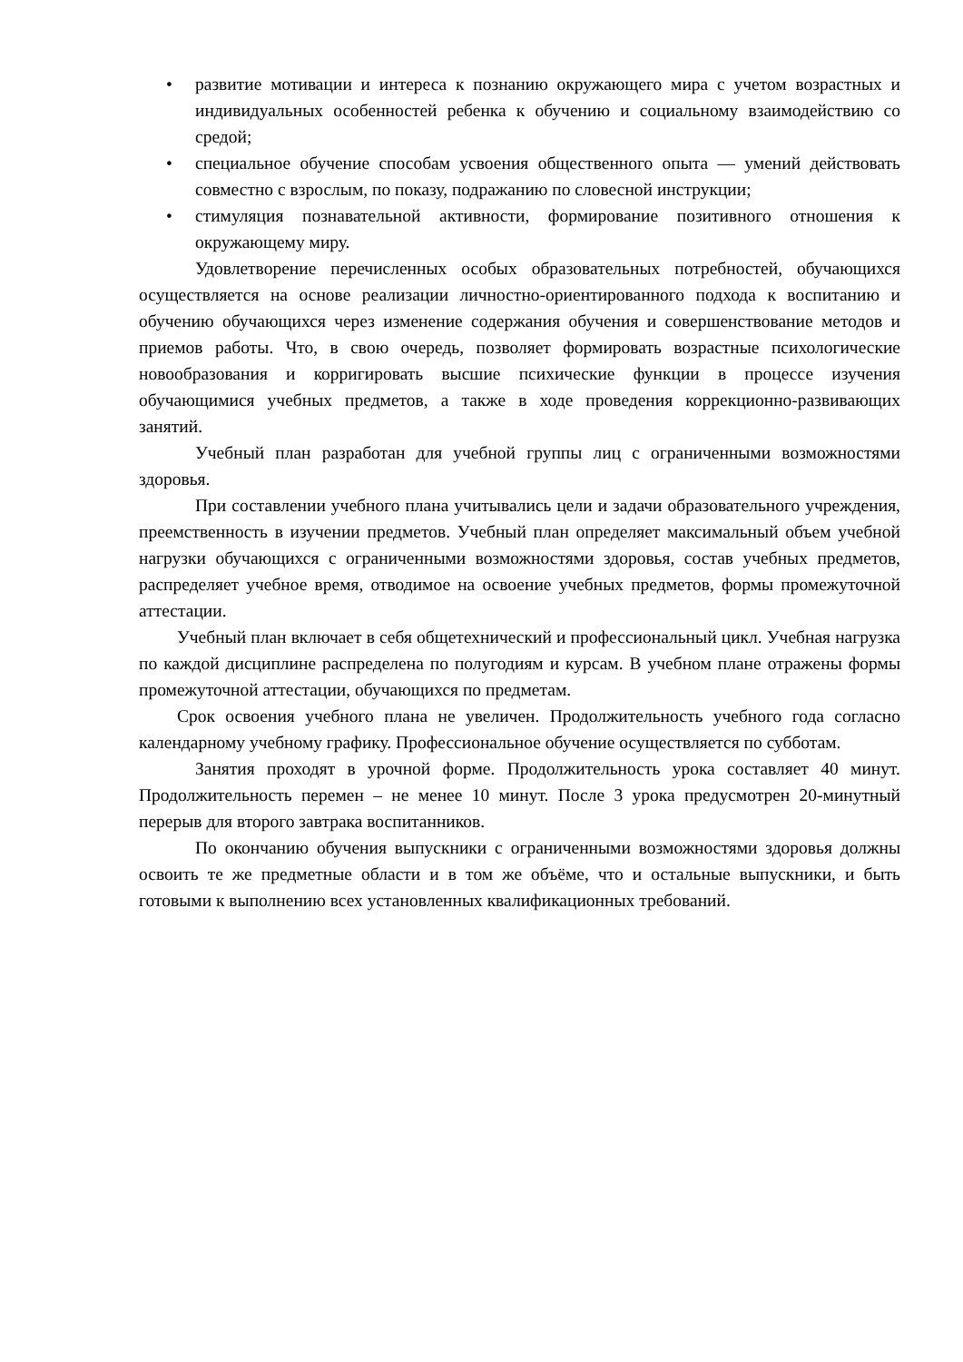• развитие мотивации и интереса к познанию окружающего мира с учетом возрастных и индивидуальных особенностей ребенка к обучению и социальному взаимодействию со средой;
• специальное обучение способам усвоения общественного опыта — умений действовать совместно с взрослым, по показу, подражанию по словесной инструкции;
• стимуляция познавательной активности, формирование позитивного отношения к окружающему миру.
Удовлетворение перечисленных особых образовательных потребностей, обучающихся осуществляется на основе реализации личностно-ориентированного подхода к воспитанию и обучению обучающихся через изменение содержания обучения и совершенствование методов и приемов работы. Что, в свою очередь, позволяет формировать возрастные психологические новообразования и корригировать высшие психические функции в процессе изучения обучающимися учебных предметов, а также в ходе проведения коррекционно-развивающих занятий.
Учебный план разработан для учебной группы лиц с ограниченными возможностями здоровья.
При составлении учебного плана учитывались цели и задачи образовательного учреждения, преемственность в изучении предметов. Учебный план определяет максимальный объем учебной нагрузки обучающихся с ограниченными возможностями здоровья, состав учебных предметов, распределяет учебное время, отводимое на освоение учебных предметов, формы промежуточной аттестации.
Учебный план включает в себя общетехнический и профессиональный цикл. Учебная нагрузка по каждой дисциплине распределена по полугодиям и курсам. В учебном плане отражены формы промежуточной аттестации, обучающихся по предметам.
Срок освоения учебного плана не увеличен. Продолжительность учебного года согласно календарному учебному графику. Профессиональное обучение осуществляется по субботам.
Занятия проходят в урочной форме. Продолжительность урока составляет 40 минут. Продолжительность перемен – не менее 10 минут. После 3 урока предусмотрен 20-минутный перерыв для второго завтрака воспитанников.
По окончанию обучения выпускники с ограниченными возможностями здоровья должны освоить те же предметные области и в том же объёме, что и остальные выпускники, и быть готовыми к выполнению всех установленных квалификационных требований.